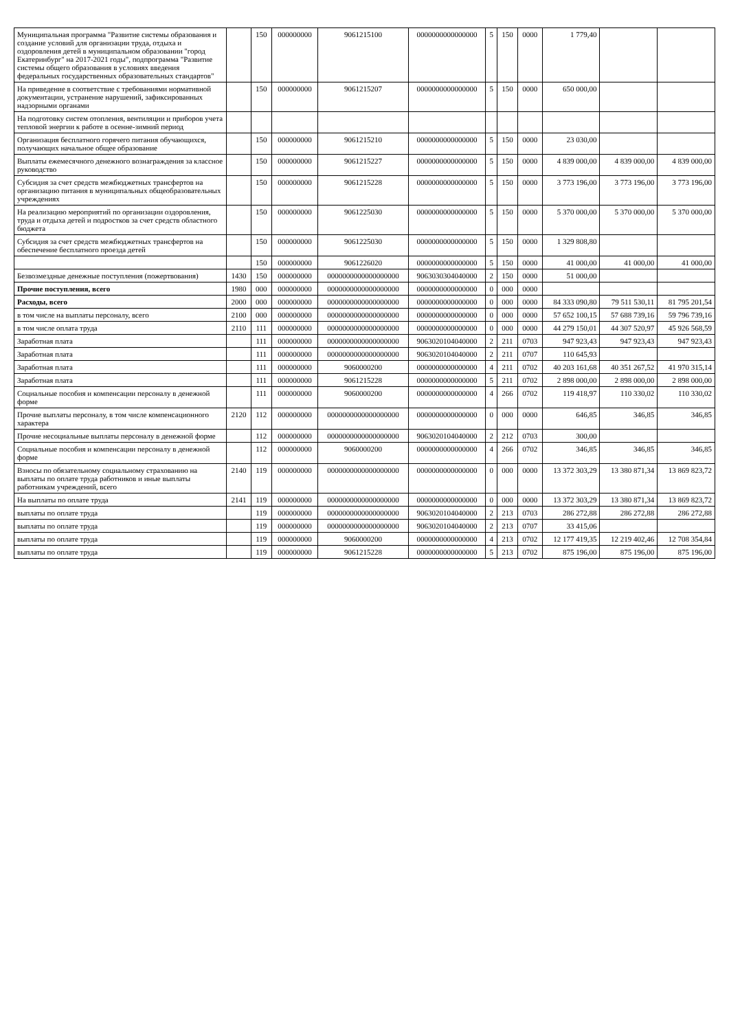| Муниципальная программа "Развитие системы образования и создание условий для организации труда, отдыха и оздоровления детей в муниципальном образовании "город Екатеринбург" на 2017-2021 годы", подпрограмма "Развитие системы общего образования в условиях введения федеральных государственных образовательных стандартов" | | 150 | 000000000 | 9061215100 | 0000000000000000 | 5 | 150 | 0000 | 1 779,40 | | |
| На приведение в соответствие с требованиями нормативной документации, устранение нарушений, зафиксированных надзорными органами | | 150 | 000000000 | 9061215207 | 0000000000000000 | 5 | 150 | 0000 | 650 000,00 | | |
| На подготовку систем отопления, вентиляции и приборов учета тепловой энергии к работе в осенне-зимний период | | | | | | | | | | | |
| Организация бесплатного горячего питания обучающихся, получающих начальное общее образование | | 150 | 000000000 | 9061215210 | 0000000000000000 | 5 | 150 | 0000 | 23 030,00 | | |
| Выплаты ежемесячного денежного вознаграждения за классное руководство | | 150 | 000000000 | 9061215227 | 0000000000000000 | 5 | 150 | 0000 | 4 839 000,00 | 4 839 000,00 | 4 839 000,00 |
| Субсидия за счет средств межбюджетных трансфертов на организацию питания в муниципальных общеобразовательных учреждениях | | 150 | 000000000 | 9061215228 | 0000000000000000 | 5 | 150 | 0000 | 3 773 196,00 | 3 773 196,00 | 3 773 196,00 |
| На реализацию мероприятий по организации оздоровления, труда и отдыха детей и подростков за счет средств областного бюджета | | 150 | 000000000 | 9061225030 | 0000000000000000 | 5 | 150 | 0000 | 5 370 000,00 | 5 370 000,00 | 5 370 000,00 |
| Субсидия за счет средств межбюджетных трансфертов на обеспечение бесплатного проезда детей | | 150 | 000000000 | 9061225030 | 0000000000000000 | 5 | 150 | 0000 | 1 329 808,80 | | |
| | | 150 | 000000000 | 9061226020 | 0000000000000000 | 5 | 150 | 0000 | 41 000,00 | 41 000,00 | 41 000,00 |
| Безвозмездные денежные поступления (пожертвования) | 1430 | 150 | 000000000 | 0000000000000000000 | 9063030304040000 | 2 | 150 | 0000 | 51 000,00 | | |
| Прочие поступления, всего | 1980 | 000 | 000000000 | 0000000000000000000 | 0000000000000000 | 0 | 000 | 0000 | | | |
| Расходы, всего | 2000 | 000 | 000000000 | 0000000000000000000 | 0000000000000000 | 0 | 000 | 0000 | 84 333 090,80 | 79 511 530,11 | 81 795 201,54 |
| в том числе на выплаты персоналу, всего | 2100 | 000 | 000000000 | 0000000000000000000 | 0000000000000000 | 0 | 000 | 0000 | 57 652 100,15 | 57 688 739,16 | 59 796 739,16 |
| в том числе оплата труда | 2110 | 111 | 000000000 | 0000000000000000000 | 0000000000000000 | 0 | 000 | 0000 | 44 279 150,01 | 44 307 520,97 | 45 926 568,59 |
| Заработная плата | | 111 | 000000000 | 0000000000000000000 | 9063020104040000 | 2 | 211 | 0703 | 947 923,43 | 947 923,43 | 947 923,43 |
| Заработная плата | | 111 | 000000000 | 0000000000000000000 | 9063020104040000 | 2 | 211 | 0707 | 110 645,93 | | |
| Заработная плата | | 111 | 000000000 | 9060000200 | 0000000000000000 | 4 | 211 | 0702 | 40 203 161,68 | 40 351 267,52 | 41 970 315,14 |
| Заработная плата | | 111 | 000000000 | 9061215228 | 0000000000000000 | 5 | 211 | 0702 | 2 898 000,00 | 2 898 000,00 | 2 898 000,00 |
| Социальные пособия и компенсации персоналу в денежной форме | | 111 | 000000000 | 9060000200 | 0000000000000000 | 4 | 266 | 0702 | 119 418,97 | 110 330,02 | 110 330,02 |
| Прочие выплаты персоналу, в том числе компенсационного характера | 2120 | 112 | 000000000 | 0000000000000000000 | 0000000000000000 | 0 | 000 | 0000 | 646,85 | 346,85 | 346,85 |
| Прочие несоциальные выплаты персоналу в денежной форме | | 112 | 000000000 | 0000000000000000000 | 9063020104040000 | 2 | 212 | 0703 | 300,00 | | |
| Социальные пособия и компенсации персоналу в денежной форме | | 112 | 000000000 | 9060000200 | 0000000000000000 | 4 | 266 | 0702 | 346,85 | 346,85 | 346,85 |
| Взносы по обязательному социальному страхованию на выплаты по оплате труда работников и иные выплаты работникам учреждений, всего | 2140 | 119 | 000000000 | 0000000000000000000 | 0000000000000000 | 0 | 000 | 0000 | 13 372 303,29 | 13 380 871,34 | 13 869 823,72 |
| На выплаты по оплате труда | 2141 | 119 | 000000000 | 0000000000000000000 | 0000000000000000 | 0 | 000 | 0000 | 13 372 303,29 | 13 380 871,34 | 13 869 823,72 |
| выплаты по оплате труда | | 119 | 000000000 | 0000000000000000000 | 9063020104040000 | 2 | 213 | 0703 | 286 272,88 | 286 272,88 | 286 272,88 |
| выплаты по оплате труда | | 119 | 000000000 | 0000000000000000000 | 9063020104040000 | 2 | 213 | 0707 | 33 415,06 | | |
| выплаты по оплате труда | | 119 | 000000000 | 9060000200 | 0000000000000000 | 4 | 213 | 0702 | 12 177 419,35 | 12 219 402,46 | 12 708 354,84 |
| выплаты по оплате труда | | 119 | 000000000 | 9061215228 | 0000000000000000 | 5 | 213 | 0702 | 875 196,00 | 875 196,00 | 875 196,00 |